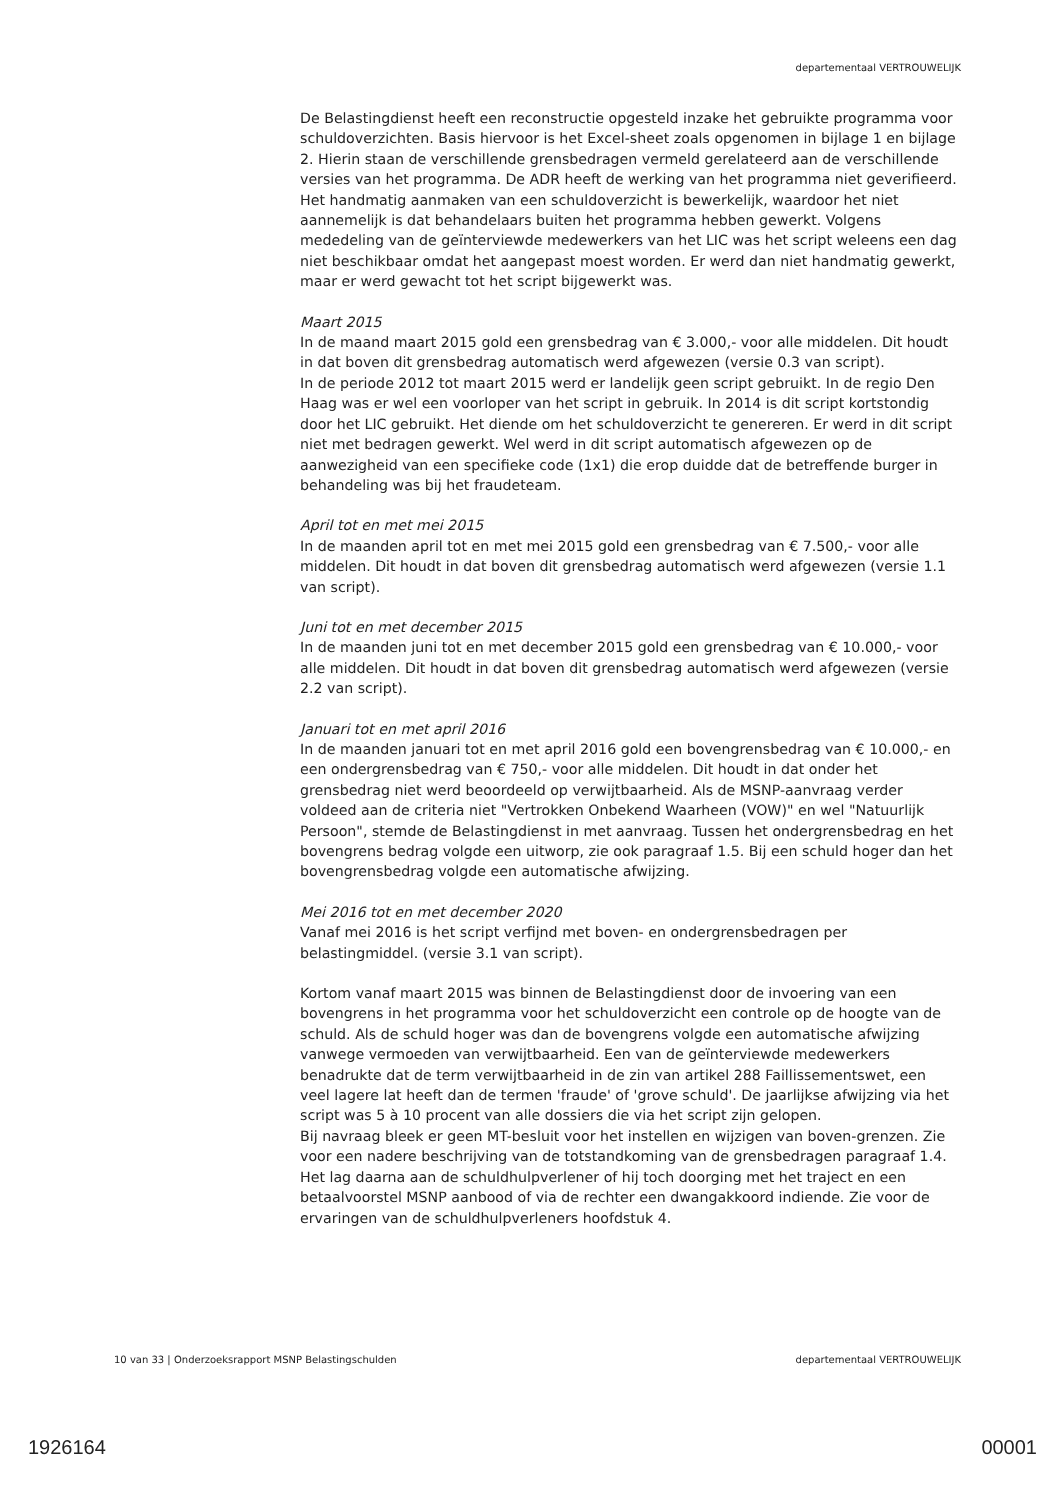departementaal VERTROUWELIJK
De Belastingdienst heeft een reconstructie opgesteld inzake het gebruikte programma voor schuldoverzichten. Basis hiervoor is het Excel-sheet zoals opgenomen in bijlage 1 en bijlage 2. Hierin staan de verschillende grensbedragen vermeld gerelateerd aan de verschillende versies van het programma. De ADR heeft de werking van het programma niet geverifieerd.
Het handmatig aanmaken van een schuldoverzicht is bewerkelijk, waardoor het niet aannemelijk is dat behandelaars buiten het programma hebben gewerkt. Volgens mededeling van de geïnterviewde medewerkers van het LIC was het script weleens een dag niet beschikbaar omdat het aangepast moest worden. Er werd dan niet handmatig gewerkt, maar er werd gewacht tot het script bijgewerkt was.
Maart 2015
In de maand maart 2015 gold een grensbedrag van € 3.000,- voor alle middelen. Dit houdt in dat boven dit grensbedrag automatisch werd afgewezen (versie 0.3 van script).
In de periode 2012 tot maart 2015 werd er landelijk geen script gebruikt. In de regio Den Haag was er wel een voorloper van het script in gebruik. In 2014 is dit script kortstondig door het LIC gebruikt. Het diende om het schuldoverzicht te genereren. Er werd in dit script niet met bedragen gewerkt. Wel werd in dit script automatisch afgewezen op de aanwezigheid van een specifieke code (1x1) die erop duidde dat de betreffende burger in behandeling was bij het fraudeteam.
April tot en met mei 2015
In de maanden april tot en met mei 2015 gold een grensbedrag van € 7.500,- voor alle middelen. Dit houdt in dat boven dit grensbedrag automatisch werd afgewezen (versie 1.1 van script).
Juni tot en met december 2015
In de maanden juni tot en met december 2015 gold een grensbedrag van € 10.000,- voor alle middelen. Dit houdt in dat boven dit grensbedrag automatisch werd afgewezen (versie 2.2 van script).
Januari tot en met april 2016
In de maanden januari tot en met april 2016 gold een bovengrensbedrag van € 10.000,- en een ondergrensbedrag van € 750,- voor alle middelen. Dit houdt in dat onder het grensbedrag niet werd beoordeeld op verwijtbaarheid. Als de MSNP-aanvraag verder voldeed aan de criteria niet "Vertrokken Onbekend Waarheen (VOW)" en wel "Natuurlijk Persoon", stemde de Belastingdienst in met aanvraag. Tussen het ondergrensbedrag en het bovengrens bedrag volgde een uitworp, zie ook paragraaf 1.5. Bij een schuld hoger dan het bovengrensbedrag volgde een automatische afwijzing.
Mei 2016 tot en met december 2020
Vanaf mei 2016 is het script verfijnd met boven- en ondergrensbedragen per belastingmiddel. (versie 3.1 van script).
Kortom vanaf maart 2015 was binnen de Belastingdienst door de invoering van een bovengrens in het programma voor het schuldoverzicht een controle op de hoogte van de schuld. Als de schuld hoger was dan de bovengrens volgde een automatische afwijzing vanwege vermoeden van verwijtbaarheid. Een van de geïnterviewde medewerkers benadrukte dat de term verwijtbaarheid in de zin van artikel 288 Faillissementswet, een veel lagere lat heeft dan de termen 'fraude' of 'grove schuld'. De jaarlijkse afwijzing via het script was 5 à 10 procent van alle dossiers die via het script zijn gelopen.
Bij navraag bleek er geen MT-besluit voor het instellen en wijzigen van boven-grenzen. Zie voor een nadere beschrijving van de totstandkoming van de grensbedragen paragraaf 1.4.
Het lag daarna aan de schuldhulpverlener of hij toch doorging met het traject en een betaalvoorstel MSNP aanbood of via de rechter een dwangakkoord indiende. Zie voor de ervaringen van de schuldhulpverleners hoofdstuk 4.
10 van 33 | Onderzoeksrapport MSNP Belastingschulden departementaal VERTROUWELIJK
1926164 00001